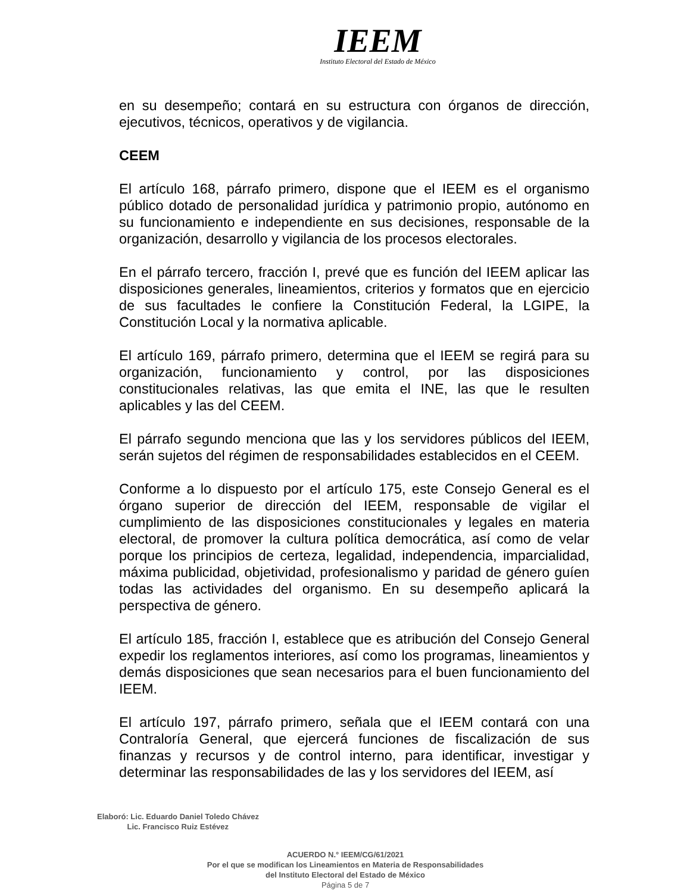IEEM
Instituto Electoral del Estado de México
en su desempeño; contará en su estructura con órganos de dirección, ejecutivos, técnicos, operativos y de vigilancia.
CEEM
El artículo 168, párrafo primero, dispone que el IEEM es el organismo público dotado de personalidad jurídica y patrimonio propio, autónomo en su funcionamiento e independiente en sus decisiones, responsable de la organización, desarrollo y vigilancia de los procesos electorales.
En el párrafo tercero, fracción I, prevé que es función del IEEM aplicar las disposiciones generales, lineamientos, criterios y formatos que en ejercicio de sus facultades le confiere la Constitución Federal, la LGIPE, la Constitución Local y la normativa aplicable.
El artículo 169, párrafo primero, determina que el IEEM se regirá para su organización, funcionamiento y control, por las disposiciones constitucionales relativas, las que emita el INE, las que le resulten aplicables y las del CEEM.
El párrafo segundo menciona que las y los servidores públicos del IEEM, serán sujetos del régimen de responsabilidades establecidos en el CEEM.
Conforme a lo dispuesto por el artículo 175, este Consejo General es el órgano superior de dirección del IEEM, responsable de vigilar el cumplimiento de las disposiciones constitucionales y legales en materia electoral, de promover la cultura política democrática, así como de velar porque los principios de certeza, legalidad, independencia, imparcialidad, máxima publicidad, objetividad, profesionalismo y paridad de género guíen todas las actividades del organismo. En su desempeño aplicará la perspectiva de género.
El artículo 185, fracción I, establece que es atribución del Consejo General expedir los reglamentos interiores, así como los programas, lineamientos y demás disposiciones que sean necesarios para el buen funcionamiento del IEEM.
El artículo 197, párrafo primero, señala que el IEEM contará con una Contraloría General, que ejercerá funciones de fiscalización de sus finanzas y recursos y de control interno, para identificar, investigar y determinar las responsabilidades de las y los servidores del IEEM, así
Elaboró: Lic. Eduardo Daniel Toledo Chávez
Lic. Francisco Ruiz Estévez
ACUERDO N.° IEEM/CG/61/2021
Por el que se modifican los Lineamientos en Materia de Responsabilidades
del Instituto Electoral del Estado de México
Página 5 de 7